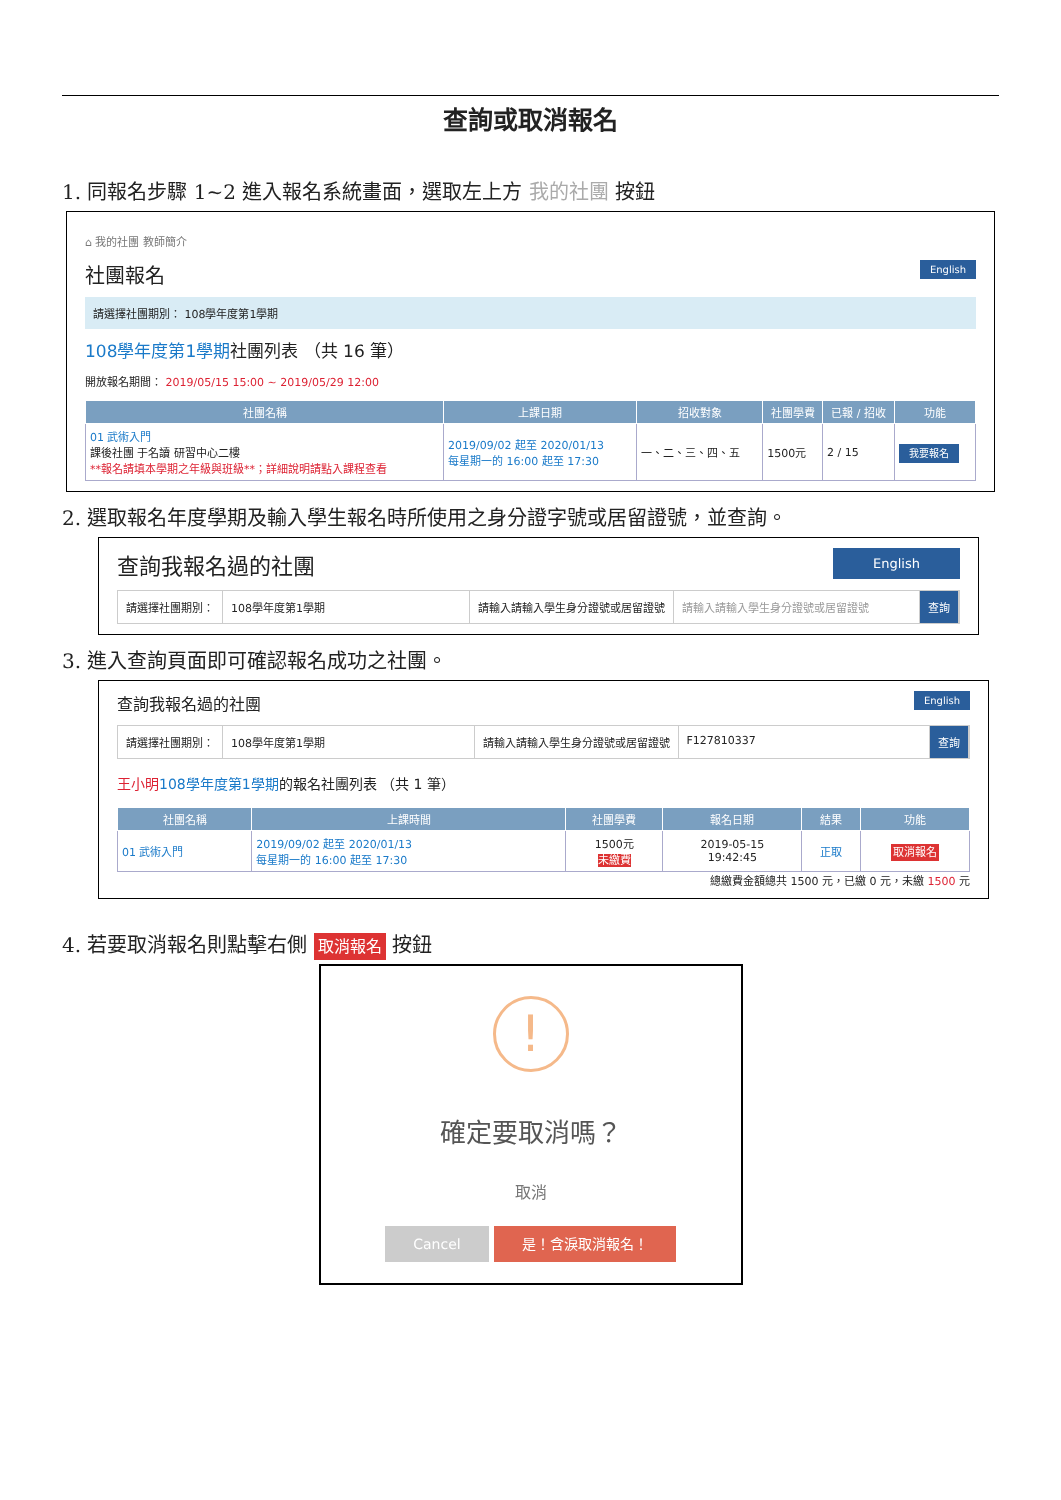查詢或取消報名
1. 同報名步驟 1~2 進入報名系統畫面，選取左上方 我的社團 按鈕
⌂ 我的社團 教師簡介
English
社團報名
請選擇社團期別： 108學年度第1學期
108學年度第1學期社團列表 （共 16 筆）
開放報名期間： 2019/05/15 15:00 ~ 2019/05/29 12:00
| 社團名稱 | 上課日期 | 招收對象 | 社團學費 | 已報 / 招收 | 功能 |
| --- | --- | --- | --- | --- | --- |
| 01 武術入門 課後社團 于名讀 研習中心二樓 **報名請填本學期之年級與班級**；詳細說明請點入課程查看 | 2019/09/02 起至 2020/01/13 每星期一的 16:00 起至 17:30 | 一、二、三、四、五 | 1500元 | 2 / 15 | 我要報名 |
2. 選取報名年度學期及輸入學生報名時所使用之身分證字號或居留證號，並查詢。
English
查詢我報名過的社團
請選擇社團期別： 108學年度第1學期 請輸入請輸入學生身分證號或居留證號 請輸入請輸入學生身分證號或居留證號 查詢
3. 進入查詢頁面即可確認報名成功之社團。
English
查詢我報名過的社團
請選擇社團期別： 108學年度第1學期 請輸入請輸入學生身分證號或居留證號 F127810337 查詢
王小明 108學年度第1學期的報名社團列表 （共 1 筆）
| 社團名稱 | 上課時間 | 社團學費 | 報名日期 | 結果 | 功能 |
| --- | --- | --- | --- | --- | --- |
| 01 武術入門 | 2019/09/02 起至 2020/01/13 每星期一的 16:00 起至 17:30 | 1500元 未繳費 | 2019-05-15 19:42:45 | 正取 | 取消報名 |
總繳費金額總共 1500 元，已繳 0 元，未繳 1500 元
4. 若要取消報名則點擊右側 取消報名 按鈕
!
確定要取消嗎？
取消
Cancel 是！含淚取消報名！